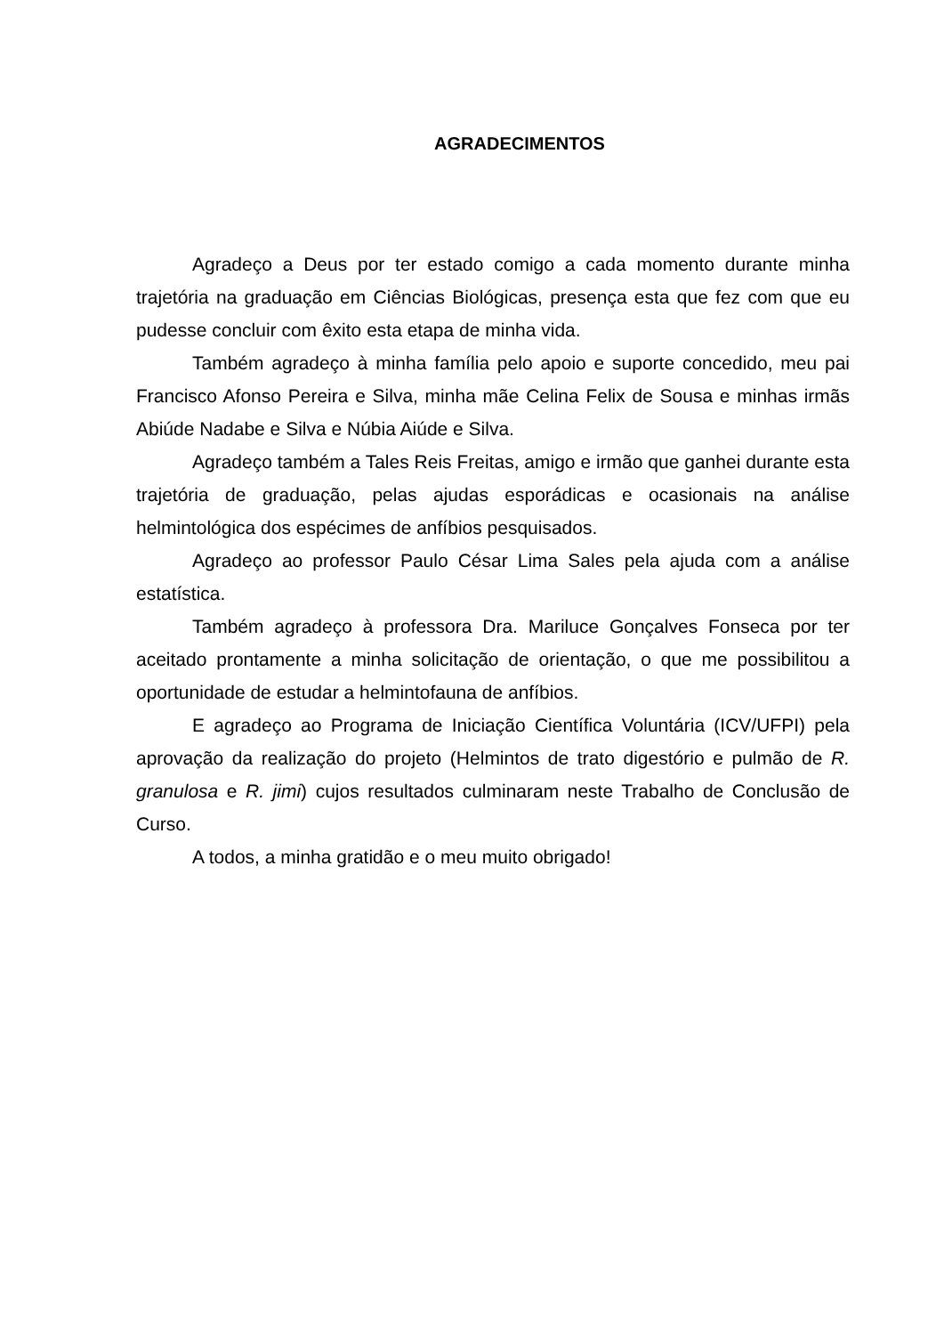AGRADECIMENTOS
Agradeço a Deus por ter estado comigo a cada momento durante minha trajetória na graduação em Ciências Biológicas, presença esta que fez com que eu pudesse concluir com êxito esta etapa de minha vida.
Também agradeço à minha família pelo apoio e suporte concedido, meu pai Francisco Afonso Pereira e Silva, minha mãe Celina Felix de Sousa e minhas irmãs Abiúde Nadabe e Silva e Núbia Aiúde e Silva.
Agradeço também a Tales Reis Freitas, amigo e irmão que ganhei durante esta trajetória de graduação, pelas ajudas esporádicas e ocasionais na análise helmintológica dos espécimes de anfíbios pesquisados.
Agradeço ao professor Paulo César Lima Sales pela ajuda com a análise estatística.
Também agradeço à professora Dra. Mariluce Gonçalves Fonseca por ter aceitado prontamente a minha solicitação de orientação, o que me possibilitou a oportunidade de estudar a helmintofauna de anfíbios.
E agradeço ao Programa de Iniciação Científica Voluntária (ICV/UFPI) pela aprovação da realização do projeto (Helmintos de trato digestório e pulmão de R. granulosa e R. jimi) cujos resultados culminaram neste Trabalho de Conclusão de Curso.
A todos, a minha gratidão e o meu muito obrigado!